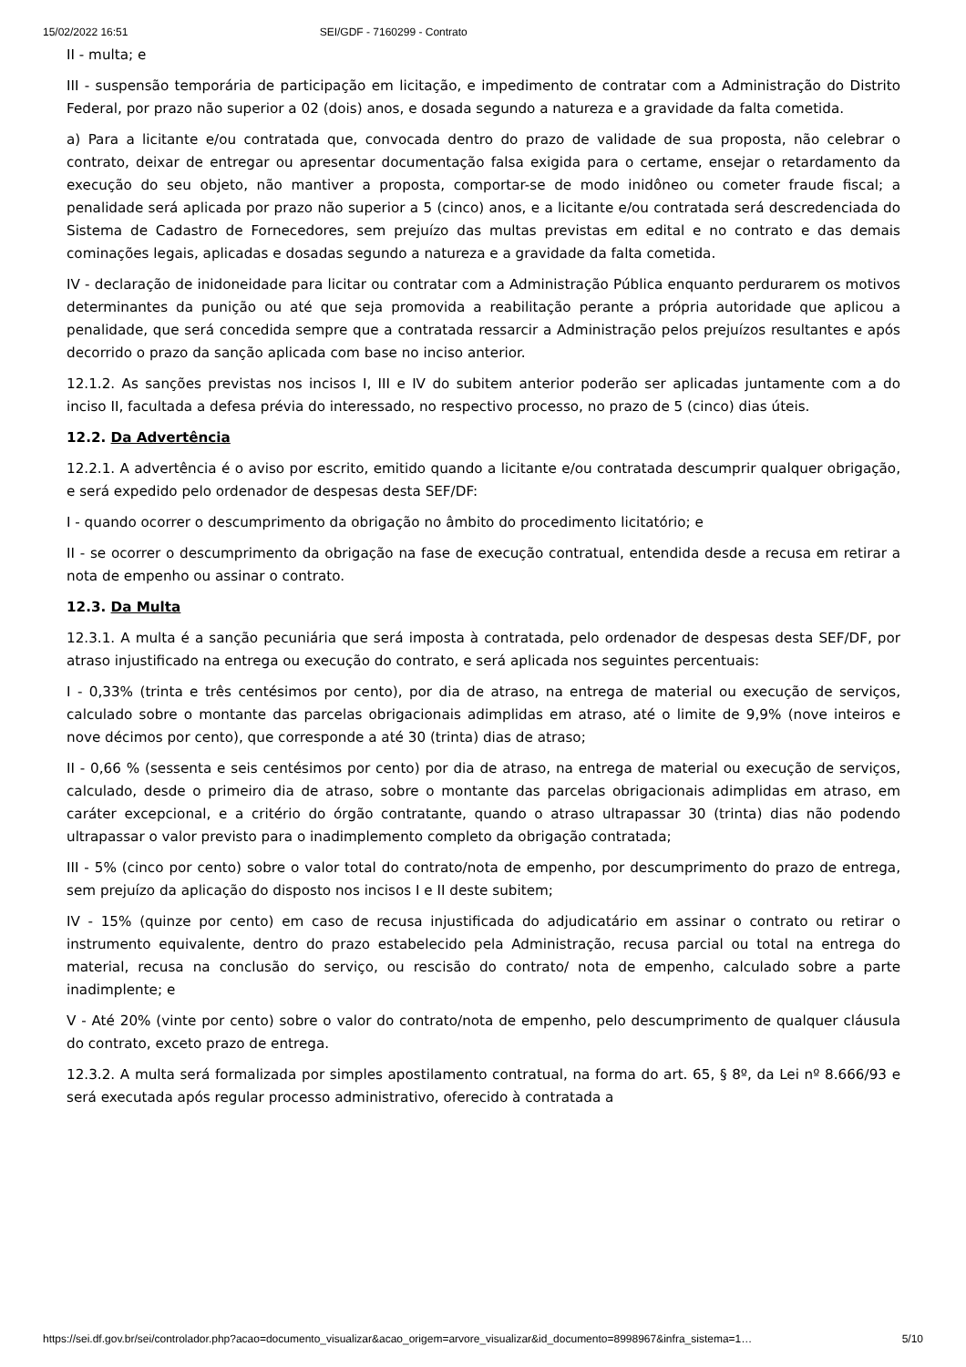15/02/2022 16:51 SEI/GDF - 7160299 - Contrato
II - multa; e
III - suspensão temporária de participação em licitação, e impedimento de contratar com a Administração do Distrito Federal, por prazo não superior a 02 (dois) anos, e dosada segundo a natureza e a gravidade da falta cometida.
a) Para a licitante e/ou contratada que, convocada dentro do prazo de validade de sua proposta, não celebrar o contrato, deixar de entregar ou apresentar documentação falsa exigida para o certame, ensejar o retardamento da execução do seu objeto, não mantiver a proposta, comportar-se de modo inidôneo ou cometer fraude fiscal; a penalidade será aplicada por prazo não superior a 5 (cinco) anos, e a licitante e/ou contratada será descredenciada do Sistema de Cadastro de Fornecedores, sem prejuízo das multas previstas em edital e no contrato e das demais cominações legais, aplicadas e dosadas segundo a natureza e a gravidade da falta cometida.
IV - declaração de inidoneidade para licitar ou contratar com a Administração Pública enquanto perdurarem os motivos determinantes da punição ou até que seja promovida a reabilitação perante a própria autoridade que aplicou a penalidade, que será concedida sempre que a contratada ressarcir a Administração pelos prejuízos resultantes e após decorrido o prazo da sanção aplicada com base no inciso anterior.
12.1.2. As sanções previstas nos incisos I, III e IV do subitem anterior poderão ser aplicadas juntamente com a do inciso II, facultada a defesa prévia do interessado, no respectivo processo, no prazo de 5 (cinco) dias úteis.
12.2. Da Advertência
12.2.1. A advertência é o aviso por escrito, emitido quando a licitante e/ou contratada descumprir qualquer obrigação, e será expedido pelo ordenador de despesas desta SEF/DF:
I - quando ocorrer o descumprimento da obrigação no âmbito do procedimento licitatório; e
II - se ocorrer o descumprimento da obrigação na fase de execução contratual, entendida desde a recusa em retirar a nota de empenho ou assinar o contrato.
12.3. Da Multa
12.3.1. A multa é a sanção pecuniária que será imposta à contratada, pelo ordenador de despesas desta SEF/DF, por atraso injustificado na entrega ou execução do contrato, e será aplicada nos seguintes percentuais:
I - 0,33% (trinta e três centésimos por cento), por dia de atraso, na entrega de material ou execução de serviços, calculado sobre o montante das parcelas obrigacionais adimplidas em atraso, até o limite de 9,9% (nove inteiros e nove décimos por cento), que corresponde a até 30 (trinta) dias de atraso;
II - 0,66 % (sessenta e seis centésimos por cento) por dia de atraso, na entrega de material ou execução de serviços, calculado, desde o primeiro dia de atraso, sobre o montante das parcelas obrigacionais adimplidas em atraso, em caráter excepcional, e a critério do órgão contratante, quando o atraso ultrapassar 30 (trinta) dias não podendo ultrapassar o valor previsto para o inadimplemento completo da obrigação contratada;
III - 5% (cinco por cento) sobre o valor total do contrato/nota de empenho, por descumprimento do prazo de entrega, sem prejuízo da aplicação do disposto nos incisos I e II deste subitem;
IV - 15% (quinze por cento) em caso de recusa injustificada do adjudicatário em assinar o contrato ou retirar o instrumento equivalente, dentro do prazo estabelecido pela Administração, recusa parcial ou total na entrega do material, recusa na conclusão do serviço, ou rescisão do contrato/ nota de empenho, calculado sobre a parte inadimplente; e
V - Até 20% (vinte por cento) sobre o valor do contrato/nota de empenho, pelo descumprimento de qualquer cláusula do contrato, exceto prazo de entrega.
12.3.2. A multa será formalizada por simples apostilamento contratual, na forma do art. 65, § 8º, da Lei nº 8.666/93 e será executada após regular processo administrativo, oferecido à contratada a
https://sei.df.gov.br/sei/controlador.php?acao=documento_visualizar&acao_origem=arvore_visualizar&id_documento=8998967&infra_sistema=1… 5/10